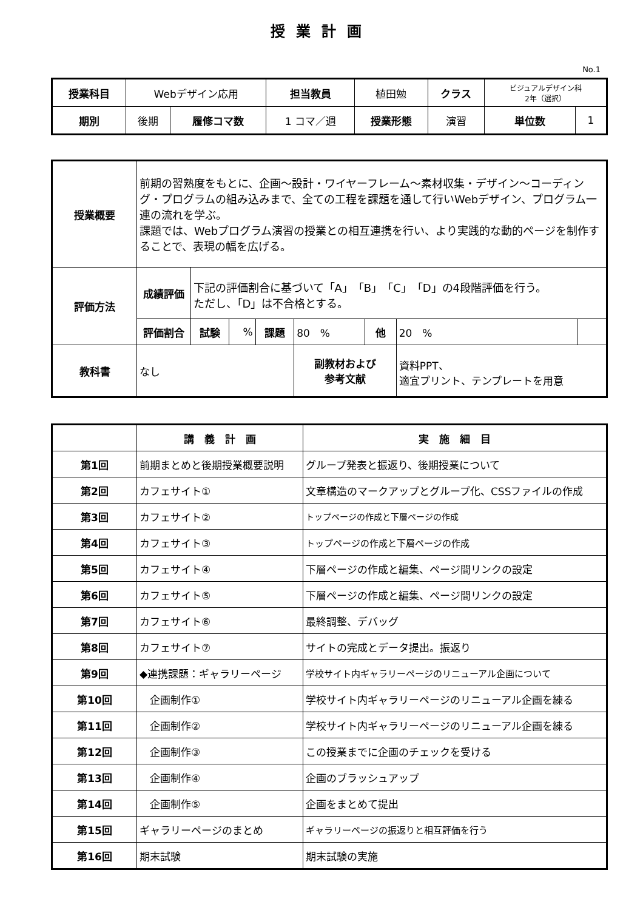授業計画
No.1
| 授業科目 | Webデザイン応用 | | 担当教員 | 植田勉 | クラス | ビジュアルデザイン科 2年（選択） | |
| 期別 | 後期 | 履修コマ数 | 1 コマ／週 | 授業形態 | 演習 | 単位数 | 1 |
| 授業概要 | 前期の習熟度をもとに、企画～設計・ワイヤーフレーム～素材収集・デザイン～コーディング・プログラムの組み込みまで、全ての工程を課題を通して行いWebデザイン、プログラム一連の流れを学ぶ。 課題では、Webプログラム演習の授業との相互連携を行い、より実践的な動的ページを制作することで、表現の幅を広げる。 | | | | | | | |
| 評価方法 | 成績評価 | 下記の評価割合に基づいて「A」「B」「C」「D」の4段階評価を行う。 ただし、「D」は不合格とする。 | | | | | | |
| | 評価割合 | 試験 | % | 課題 | 80 % | 他 | 20 % | |
| 教科書 | なし | | | | 副教材および 参考文献 | | 資料PPT、 適宜プリント、テンプレートを用意 | |
| | 講 義 計 画 | 実 施 細 目 |
| --- | --- | --- |
| 第1回 | 前期まとめと後期授業概要説明 | グループ発表と振返り、後期授業について |
| 第2回 | カフェサイト① | 文章構造のマークアップとグループ化、CSSファイルの作成 |
| 第3回 | カフェサイト② | トップページの作成と下層ページの作成 |
| 第4回 | カフェサイト③ | トップページの作成と下層ページの作成 |
| 第5回 | カフェサイト④ | 下層ページの作成と編集、ページ間リンクの設定 |
| 第6回 | カフェサイト⑤ | 下層ページの作成と編集、ページ間リンクの設定 |
| 第7回 | カフェサイト⑥ | 最終調整、デバッグ |
| 第8回 | カフェサイト⑦ | サイトの完成とデータ提出。振返り |
| 第9回 | ◆連携課題：ギャラリーページ | 学校サイト内ギャラリーページのリニューアル企画について |
| 第10回 | 企画制作① | 学校サイト内ギャラリーページのリニューアル企画を練る |
| 第11回 | 企画制作② | 学校サイト内ギャラリーページのリニューアル企画を練る |
| 第12回 | 企画制作③ | この授業までに企画のチェックを受ける |
| 第13回 | 企画制作④ | 企画のブラッシュアップ |
| 第14回 | 企画制作⑤ | 企画をまとめて提出 |
| 第15回 | ギャラリーページのまとめ | ギャラリーページの振返りと相互評価を行う |
| 第16回 | 期末試験 | 期末試験の実施 |